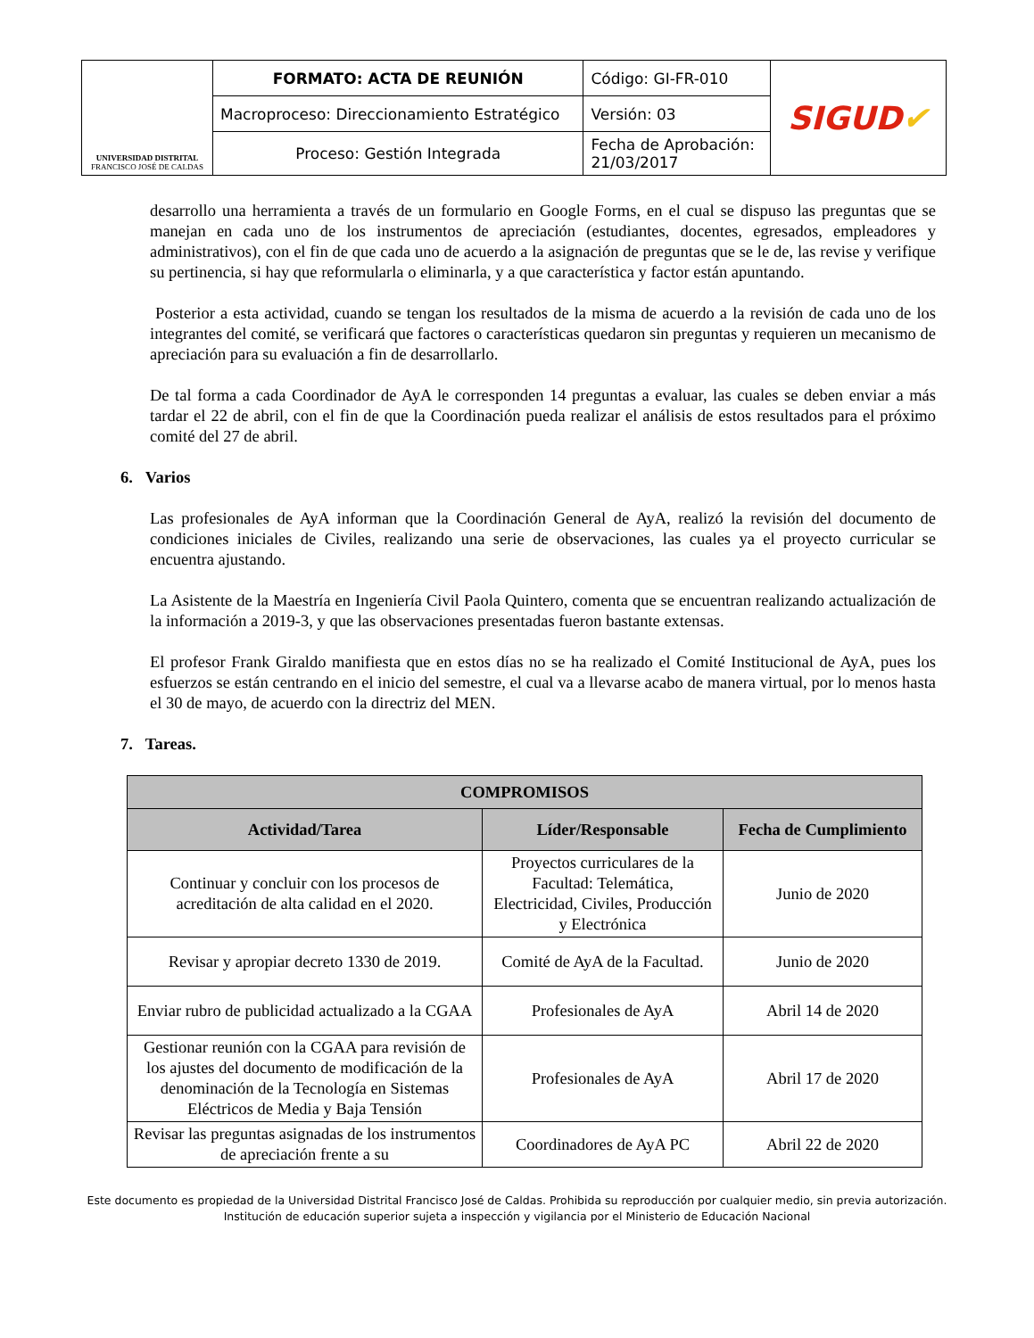| UNIVERSIDAD DISTRITAL FRANCISCO JOSÉ DE CALDAS | FORMATO: ACTA DE REUNIÓN | Código: GI-FR-010 | SIGUD ✔ |
| | Macroproceso: Direccionamiento Estratégico | Versión: 03 | |
| | Proceso: Gestión Integrada | Fecha de Aprobación: 21/03/2017 | |
desarrollo una herramienta a través de un formulario en Google Forms, en el cual se dispuso las preguntas que se manejan en cada uno de los instrumentos de apreciación (estudiantes, docentes, egresados, empleadores y administrativos), con el fin de que cada uno de acuerdo a la asignación de preguntas que se le de, las revise y verifique su pertinencia, si hay que reformularla o eliminarla, y a que característica y factor están apuntando.
Posterior a esta actividad, cuando se tengan los resultados de la misma de acuerdo a la revisión de cada uno de los integrantes del comité, se verificará que factores o características quedaron sin preguntas y requieren un mecanismo de apreciación para su evaluación a fin de desarrollarlo.
De tal forma a cada Coordinador de AyA le corresponden 14 preguntas a evaluar, las cuales se deben enviar a más tardar el 22 de abril, con el fin de que la Coordinación pueda realizar el análisis de estos resultados para el próximo comité del 27 de abril.
6. Varios
Las profesionales de AyA informan que la Coordinación General de AyA, realizó la revisión del documento de condiciones iniciales de Civiles, realizando una serie de observaciones, las cuales ya el proyecto curricular se encuentra ajustando.
La Asistente de la Maestría en Ingeniería Civil Paola Quintero, comenta que se encuentran realizando actualización de la información a 2019-3, y que las observaciones presentadas fueron bastante extensas.
El profesor Frank Giraldo manifiesta que en estos días no se ha realizado el Comité Institucional de AyA, pues los esfuerzos se están centrando en el inicio del semestre, el cual va a llevarse acabo de manera virtual, por lo menos hasta el 30 de mayo, de acuerdo con la directriz del MEN.
7. Tareas.
| COMPROMISOS | | |
| --- | --- | --- |
| Actividad/Tarea | Líder/Responsable | Fecha de Cumplimiento |
| Continuar y concluir con los procesos de acreditación de alta calidad en el 2020. | Proyectos curriculares de la Facultad: Telemática, Electricidad, Civiles, Producción y Electrónica | Junio de 2020 |
| Revisar y apropiar decreto 1330 de 2019. | Comité de AyA de la Facultad. | Junio de 2020 |
| Enviar rubro de publicidad actualizado a la CGAA | Profesionales de AyA | Abril 14 de 2020 |
| Gestionar reunión con la CGAA para revisión de los ajustes del documento de modificación de la denominación de la Tecnología en Sistemas Eléctricos de Media y Baja Tensión | Profesionales de AyA | Abril 17 de 2020 |
| Revisar las preguntas asignadas de los instrumentos de apreciación frente a su | Coordinadores de AyA PC | Abril 22 de 2020 |
Este documento es propiedad de la Universidad Distrital Francisco José de Caldas. Prohibida su reproducción por cualquier medio, sin previa autorización.
Institución de educación superior sujeta a inspección y vigilancia por el Ministerio de Educación Nacional